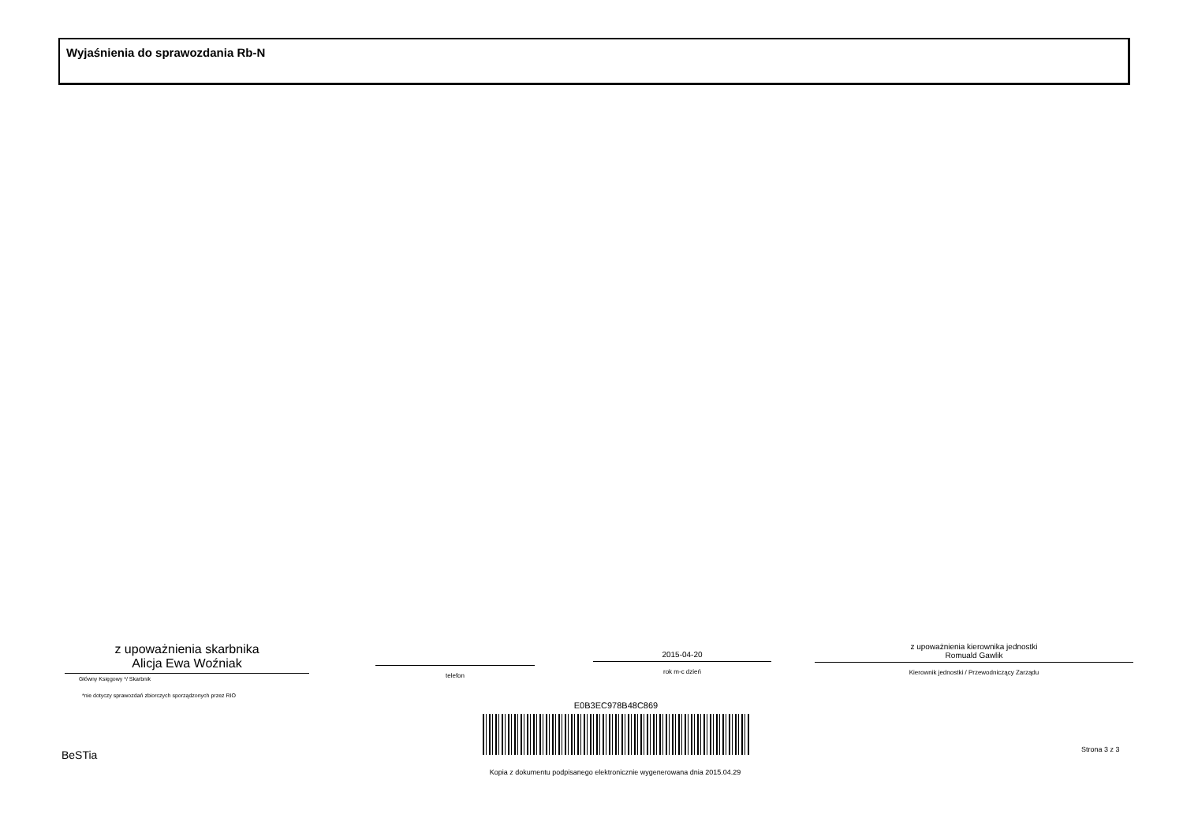Wyjaśnienia do sprawozdania Rb-N
z upoważnienia skarbnika
Alicja Ewa Woźniak
Główny Księgowy */ Skarbnik
*nie dotyczy sprawozdań zbiorczych sporządzonych przez RIO
telefon
2015-04-20
rok m-c dzień
z upoważnienia kierownika jednostki
Romuald Gawlik
Kierownik jednostki / Przewodniczący Zarządu
E0B3EC978B48C869
BeSTia Strona 3 z 3
Kopia z dokumentu podpisanego elektronicznie wygenerowana dnia 2015.04.29